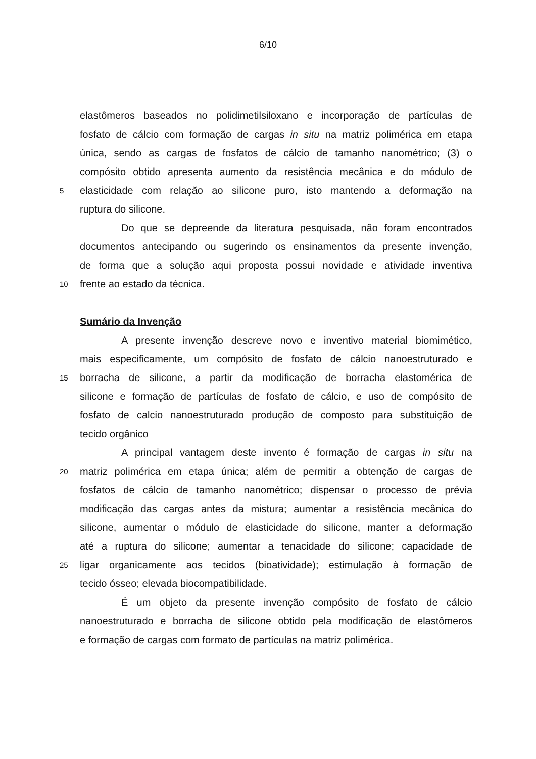6/10
elastômeros baseados no polidimetilsiloxano e incorporação de partículas de
fosfato de cálcio com formação de cargas in situ na matriz polimérica em etapa
única, sendo as cargas de fosfatos de cálcio de tamanho nanométrico; (3) o
compósito obtido apresenta aumento da resistência mecânica e do módulo de
5
elasticidade com relação ao silicone puro, isto mantendo a deformação na
ruptura do silicone.
Do que se depreende da literatura pesquisada, não foram encontrados
documentos antecipando ou sugerindo os ensinamentos da presente invenção,
de forma que a solução aqui proposta possui novidade e atividade inventiva
10
frente ao estado da técnica.
Sumário da Invenção
A presente invenção descreve novo e inventivo material biomimético,
mais especificamente, um compósito de fosfato de cálcio nanoestruturado e
15
borracha de silicone, a partir da modificação de borracha elastomérica de
silicone e formação de partículas de fosfato de cálcio, e uso de compósito de
fosfato de calcio nanoestruturado produção de composto para substituição de
tecido orgânico
A principal vantagem deste invento é formação de cargas in situ na
20
matriz polimérica em etapa única; além de permitir a obtenção de cargas de
fosfatos de cálcio de tamanho nanométrico; dispensar o processo de prévia
modificação das cargas antes da mistura; aumentar a resistência mecânica do
silicone, aumentar o módulo de elasticidade do silicone, manter a deformação
até a ruptura do silicone; aumentar a tenacidade do silicone; capacidade de
25
ligar organicamente aos tecidos (bioatividade); estimulação à formação de
tecido ósseo; elevada biocompatibilidade.
É um objeto da presente invenção compósito de fosfato de cálcio
nanoestruturado e borracha de silicone obtido pela modificação de elastômeros
e formação de cargas com formato de partículas na matriz polimérica.